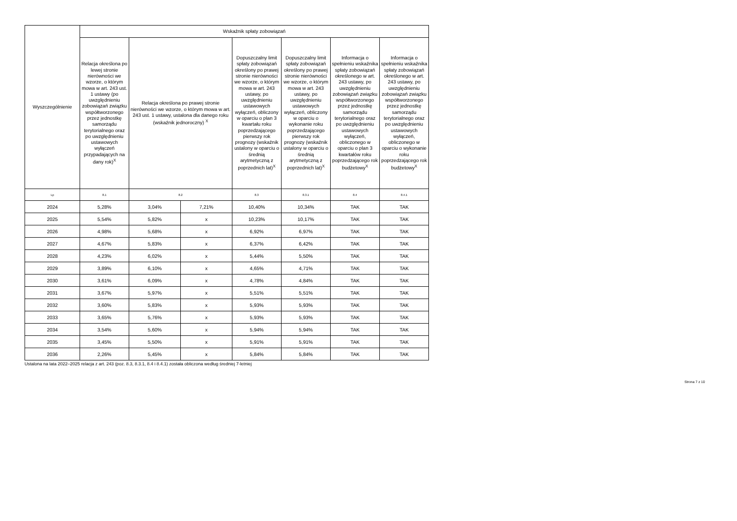| Wyszczególnienie | Wskaźnik spłaty zobowiązań | | | | | | |
| | Relacja określona po lewej stronie nierówności we wzorze, o którym mowa w art. 243 ust. 1 ustawy (po uwzględnieniu zobowiązań związku współtworzonego przez jednostkę samorządu terytorialnego oraz po uwzględnieniu ustawowych wyłączeń przypadających na dany rok)<sup>X</sup> | Relacja określona po prawej stronie nierówności we wzorze, o którym mowa w art. 243 ust. 1 ustawy, ustalona dla danego roku (wskaźnik jednoroczny) <sup>X</sup> | | Dopuszczalny limit spłaty zobowiązań określony po prawej stronie nierówności we wzorze, o którym mowa w art. 243 ustawy, po uwzględnieniu ustawowych wyłączeń, obliczony w oparciu o plan 3 kwartału roku poprzedzającego pierwszy rok prognozy (wskaźnik ustalony w oparciu o średnią arytmetyczną z poprzednich lat)<sup>X</sup> | Dopuszczalny limit spłaty zobowiązań określony po prawej stronie nierówności we wzorze, o którym mowa w art. 243 ustawy, po uwzględnieniu ustawowych wyłączeń, obliczony w oparciu o wykonanie roku poprzedzającego pierwszy rok prognozy (wskaźnik ustalony w oparciu o średnią arytmetyczną z poprzednich lat)<sup>X</sup> | Informacja o spełnieniu wskaźnika spłaty zobowiązań określonego w art. 243 ustawy, po uwzględnieniu zobowiązań związku współtworzonego przez jednostkę samorządu terytorialnego oraz po uwzględnieniu ustawowych wyłączeń, obliczonego w oparciu o plan 3 kwartałów roku poprzedzającego rok budżetowy<sup>X</sup> | Informacja o spełnieniu wskaźnika spłaty zobowiązań określonego w art. 243 ustawy, po uwzględnieniu zobowiązań związku współtworzonego przez jednostkę samorządu terytorialnego oraz po uwzględnieniu ustawowych wyłączeń, obliczonego w oparciu o wykonanie roku poprzedzającego rok budżetowy<sup>X</sup> |
| Lp | 8.1 | 8.2 | | 8.3 | 8.3.1 | 8.4 | 8.4.1 |
| 2024 | 5,28% | 3,04% | 7,21% | 10,40% | 10,34% | TAK | TAK |
| 2025 | 5,54% | 5,82% | x | 10,23% | 10,17% | TAK | TAK |
| 2026 | 4,98% | 5,68% | x | 6,92% | 6,97% | TAK | TAK |
| 2027 | 4,67% | 5,83% | x | 6,37% | 6,42% | TAK | TAK |
| 2028 | 4,23% | 6,02% | x | 5,44% | 5,50% | TAK | TAK |
| 2029 | 3,89% | 6,10% | x | 4,65% | 4,71% | TAK | TAK |
| 2030 | 3,61% | 6,09% | x | 4,78% | 4,84% | TAK | TAK |
| 2031 | 3,67% | 5,97% | x | 5,51% | 5,51% | TAK | TAK |
| 2032 | 3,60% | 5,83% | x | 5,93% | 5,93% | TAK | TAK |
| 2033 | 3,65% | 5,76% | x | 5,93% | 5,93% | TAK | TAK |
| 2034 | 3,54% | 5,60% | x | 5,94% | 5,94% | TAK | TAK |
| 2035 | 3,45% | 5,50% | x | 5,91% | 5,91% | TAK | TAK |
| 2036 | 2,26% | 5,45% | x | 5,84% | 5,84% | TAK | TAK |
Ustalona na lata 2022–2025 relacja z art. 243 (poz. 8.3, 8.3.1, 8.4 i 8.4.1) została obliczona według średniej 7-letniej
Strona 7 z 10